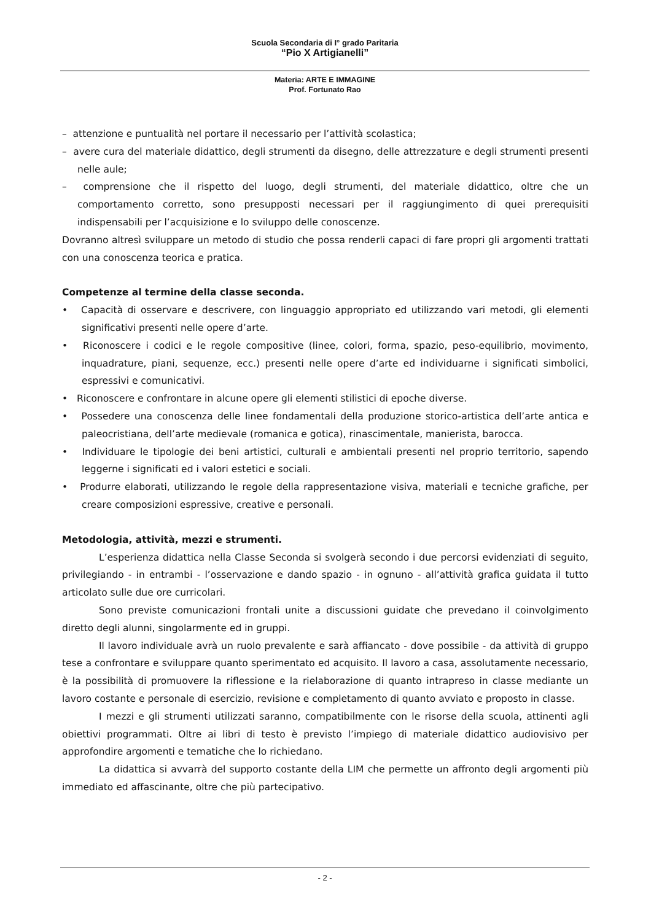Scuola Secondaria di I° grado Paritaria
“Pio X Artigianelli”
Materia: ARTE E IMMAGINE
Prof. Fortunato Rao
– attenzione e puntualità nel portare il necessario per l’attività scolastica;
– avere cura del materiale didattico, degli strumenti da disegno, delle attrezzature e degli strumenti presenti nelle aule;
– comprensione che il rispetto del luogo, degli strumenti, del materiale didattico, oltre che un comportamento corretto, sono presupposti necessari per il raggiungimento di quei prerequisiti indispensabili per l’acquisizione e lo sviluppo delle conoscenze.
Dovranno altresì sviluppare un metodo di studio che possa renderli capaci di fare propri gli argomenti trattati con una conoscenza teorica e pratica.
Competenze al termine della classe seconda.
• Capacità di osservare e descrivere, con linguaggio appropriato ed utilizzando vari metodi, gli elementi significativi presenti nelle opere d’arte.
• Riconoscere i codici e le regole compositive (linee, colori, forma, spazio, peso-equilibrio, movimento, inquadrature, piani, sequenze, ecc.) presenti nelle opere d’arte ed individuarne i significati simbolici, espressivi e comunicativi.
• Riconoscere e confrontare in alcune opere gli elementi stilistici di epoche diverse.
• Possedere una conoscenza delle linee fondamentali della produzione storico-artistica dell’arte antica e paleocristiana, dell’arte medievale (romanica e gotica), rinascimentale, manierista, barocca.
• Individuare le tipologie dei beni artistici, culturali e ambientali presenti nel proprio territorio, sapendo leggerne i significati ed i valori estetici e sociali.
• Produrre elaborati, utilizzando le regole della rappresentazione visiva, materiali e tecniche grafiche, per creare composizioni espressive, creative e personali.
Metodologia, attività, mezzi e strumenti.
L’esperienza didattica nella Classe Seconda si svolgerà secondo i due percorsi evidenziati di seguito, privilegiando - in entrambi - l’osservazione e dando spazio - in ognuno - all’attività grafica guidata il tutto articolato sulle due ore curricolari.
Sono previste comunicazioni frontali unite a discussioni guidate che prevedano il coinvolgimento diretto degli alunni, singolarmente ed in gruppi.
Il lavoro individuale avrà un ruolo prevalente e sarà affiancato - dove possibile - da attività di gruppo tese a confrontare e sviluppare quanto sperimentato ed acquisito. Il lavoro a casa, assolutamente necessario, è la possibilità di promuovere la riflessione e la rielaborazione di quanto intrapreso in classe mediante un lavoro costante e personale di esercizio, revisione e completamento di quanto avviato e proposto in classe.
I mezzi e gli strumenti utilizzati saranno, compatibilmente con le risorse della scuola, attinenti agli obiettivi programmati. Oltre ai libri di testo è previsto l’impiego di materiale didattico audiovisivo per approfondire argomenti e tematiche che lo richiedano.
La didattica si avvarrà del supporto costante della LIM che permette un affronto degli argomenti più immediato ed affascinante, oltre che più partecipativo.
- 2 -